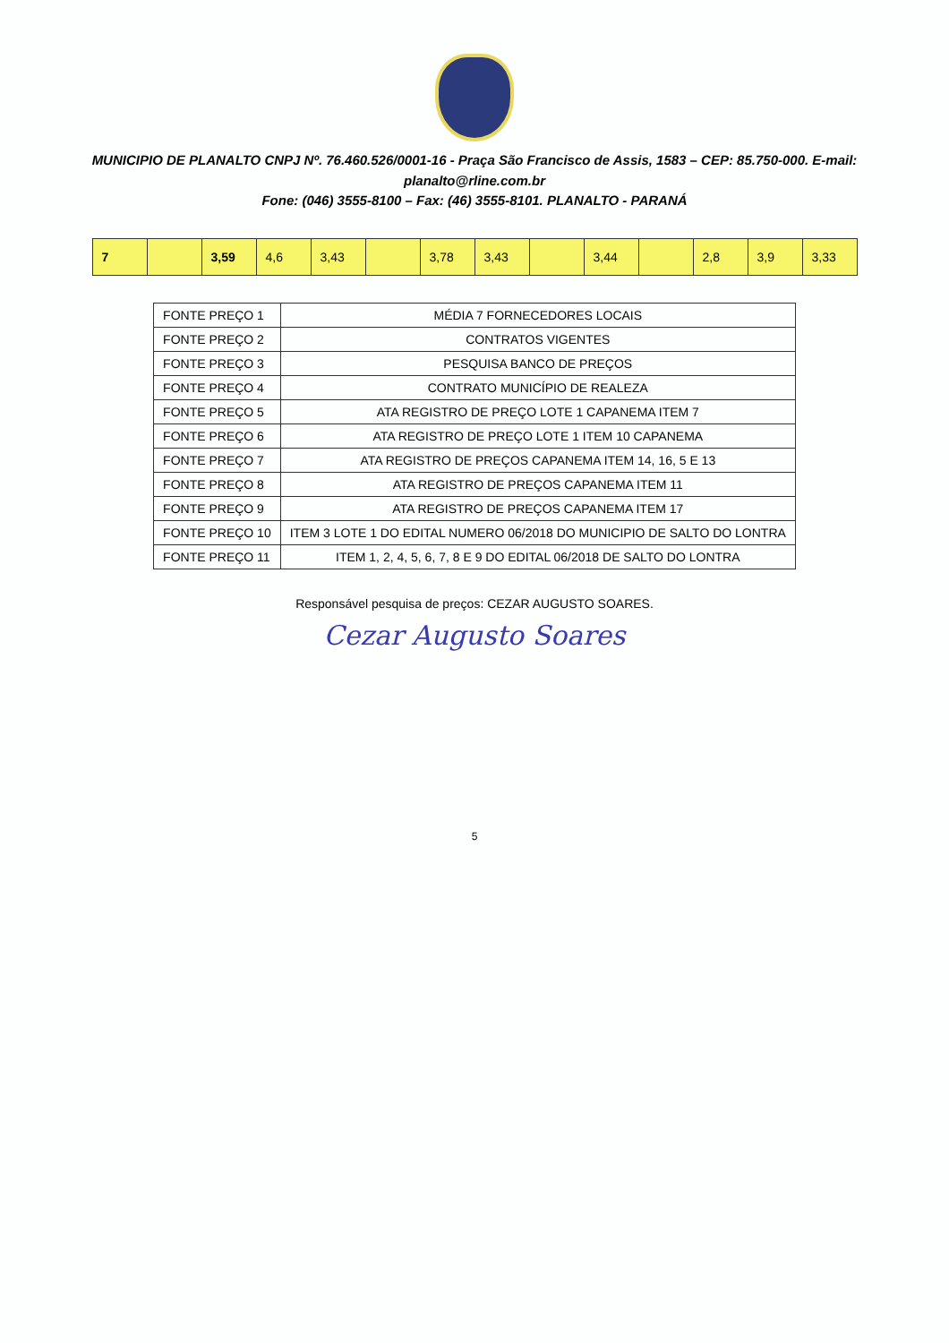MUNICIPIO DE PLANALTO CNPJ Nº. 76.460.526/0001-16 - Praça São Francisco de Assis, 1583 – CEP: 85.750-000. E-mail: planalto@rline.com.br
Fone: (046) 3555-8100 – Fax: (46) 3555-8101. PLANALTO - PARANÁ
| 7 | | 3,59 | 4,6 | 3,43 | | 3,78 | 3,43 | | 3,44 | | 2,8 | 3,9 | 3,33 |
| FONTE PREÇO 1 | MÉDIA 7 FORNECEDORES LOCAIS |
| FONTE PREÇO 2 | CONTRATOS VIGENTES |
| FONTE PREÇO 3 | PESQUISA BANCO DE PREÇOS |
| FONTE PREÇO 4 | CONTRATO MUNICÍPIO DE REALEZA |
| FONTE PREÇO 5 | ATA REGISTRO DE PREÇO LOTE 1 CAPANEMA ITEM 7 |
| FONTE PREÇO 6 | ATA REGISTRO DE PREÇO LOTE 1 ITEM 10 CAPANEMA |
| FONTE PREÇO 7 | ATA REGISTRO DE PREÇOS CAPANEMA ITEM 14, 16, 5 E 13 |
| FONTE PREÇO 8 | ATA REGISTRO DE PREÇOS CAPANEMA ITEM 11 |
| FONTE PREÇO 9 | ATA REGISTRO DE PREÇOS CAPANEMA ITEM 17 |
| FONTE PREÇO 10 | ITEM 3 LOTE 1 DO EDITAL NUMERO 06/2018 DO MUNICIPIO DE SALTO DO LONTRA |
| FONTE PREÇO 11 | ITEM 1, 2, 4, 5, 6, 7, 8 E 9 DO EDITAL 06/2018 DE SALTO DO LONTRA |
Responsável pesquisa de preços: CEZAR AUGUSTO SOARES.
Cezar Augusto Soares
5